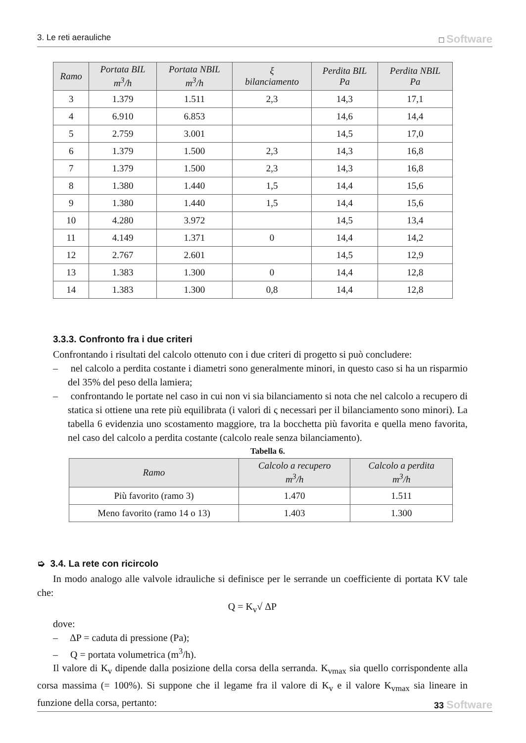3. Le reti aerauliche □ Software
| Ramo | Portata BIL m<sup>3</sup>/h | Portata NBIL m<sup>3</sup>/h | ξ bilanciamento | Perdita BIL Pa | Perdita NBIL Pa |
| --- | --- | --- | --- | --- | --- |
| 3 | 1.379 | 1.511 | 2,3 | 14,3 | 17,1 |
| 4 | 6.910 | 6.853 | | 14,6 | 14,4 |
| 5 | 2.759 | 3.001 | | 14,5 | 17,0 |
| 6 | 1.379 | 1.500 | 2,3 | 14,3 | 16,8 |
| 7 | 1.379 | 1.500 | 2,3 | 14,3 | 16,8 |
| 8 | 1.380 | 1.440 | 1,5 | 14,4 | 15,6 |
| 9 | 1.380 | 1.440 | 1,5 | 14,4 | 15,6 |
| 10 | 4.280 | 3.972 | | 14,5 | 13,4 |
| 11 | 4.149 | 1.371 | 0 | 14,4 | 14,2 |
| 12 | 2.767 | 2.601 | | 14,5 | 12,9 |
| 13 | 1.383 | 1.300 | 0 | 14,4 | 12,8 |
| 14 | 1.383 | 1.300 | 0,8 | 14,4 | 12,8 |
3.3.3. Confronto fra i due criteri
Confrontando i risultati del calcolo ottenuto con i due criteri di progetto si può concludere:
– nel calcolo a perdita costante i diametri sono generalmente minori, in questo caso si ha un risparmio del 35% del peso della lamiera;
– confrontando le portate nel caso in cui non vi sia bilanciamento si nota che nel calcolo a recupero di statica si ottiene una rete più equilibrata (i valori di ς necessari per il bilanciamento sono minori). La tabella 6 evidenzia uno scostamento maggiore, tra la bocchetta più favorita e quella meno favorita, nel caso del calcolo a perdita costante (calcolo reale senza bilanciamento).
Tabella 6.
| Ramo | Calcolo a recupero m<sup>3</sup>/h | Calcolo a perdita m<sup>3</sup>/h |
| --- | --- | --- |
| Più favorito (ramo 3) | 1.470 | 1.511 |
| Meno favorito (ramo 14 o 13) | 1.403 | 1.300 |
➭ 3.4. La rete con ricircolo
In modo analogo alle valvole idrauliche si definisce per le serrande un coefficiente di portata KV tale che:
Q = K<sub>v</sub>√ ΔP
dove:
– ΔP = caduta di pressione (Pa);
– Q = portata volumetrica (m<sup>3</sup>/h).
Il valore di K<sub>v</sub> dipende dalla posizione della corsa della serranda. K<sub>vmax</sub> sia quello corrispondente alla corsa massima (= 100%). Si suppone che il legame fra il valore di K<sub>v</sub> e il valore K<sub>vmax</sub> sia lineare in funzione della corsa, pertanto:
33 Software